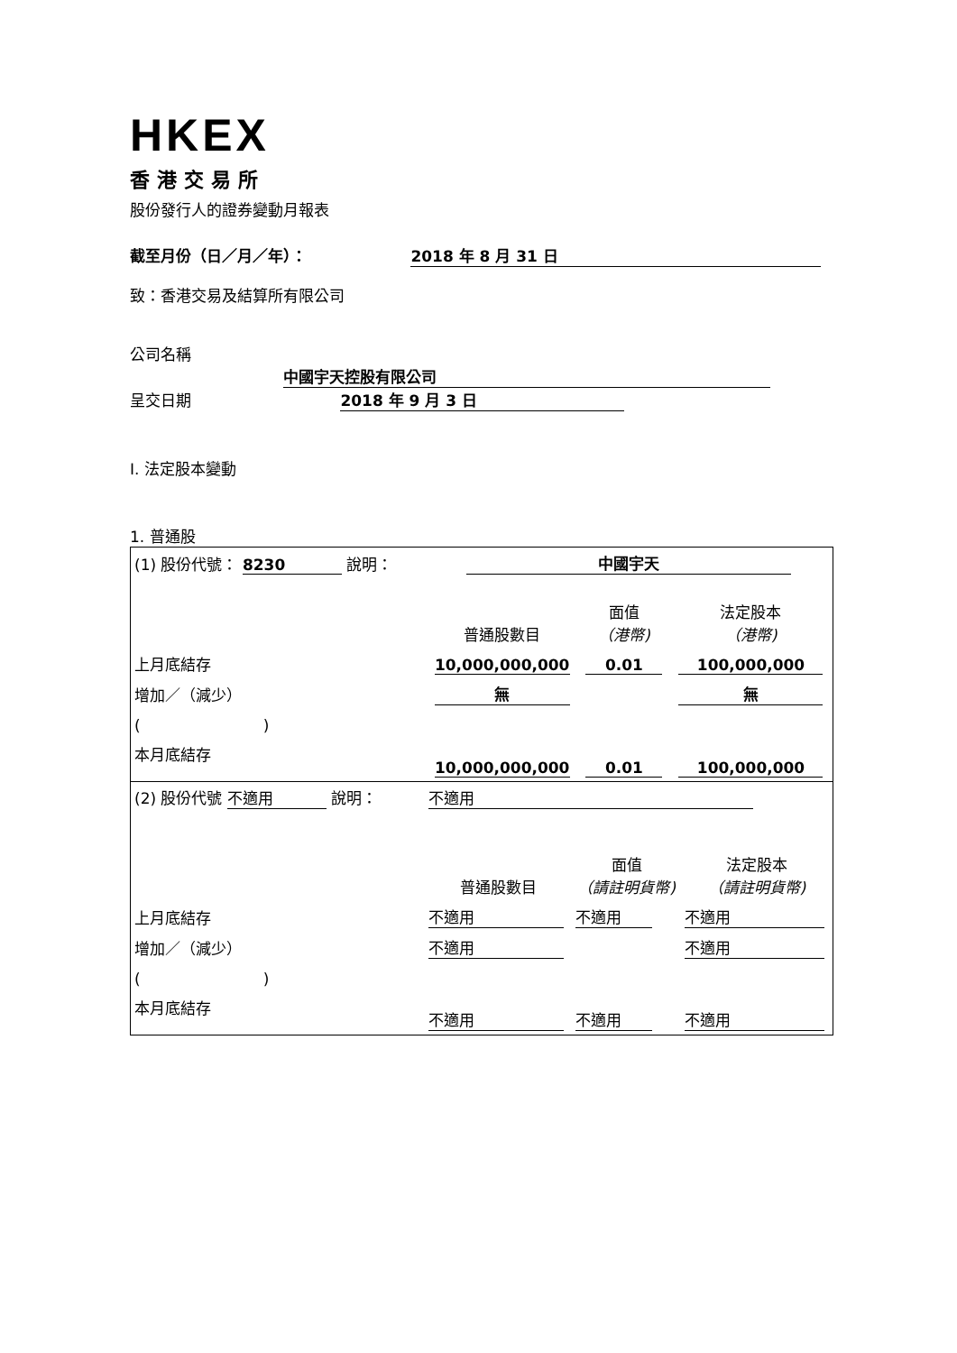HKEX
香港交易所
股份發行人的證券變動月報表
截至月份（日／月／年）： 2018 年 8 月 31 日
致：香港交易及結算所有限公司
公司名稱 中國宇天控股有限公司
呈交日期 2018 年 9 月 3 日
I. 法定股本變動
1. 普通股
| (1) 股份代號： 8230 說明： | | 中國宇天 | | |
| | | 普通股數目 | 面值 （港幣) | 法定股本 （港幣) |
| 上月底結存 | | 10,000,000,000 | 0.01 | 100,000,000 |
| 增加／（減少） | | 無 | | 無 |
| ( ) | | | | |
| 本月底結存 | | 10,000,000,000 | 0.01 | 100,000,000 |
| (2) 股份代號 不適用 說明： | | 不適用 | | |
| | | 普通股數目 | 面值 （請註明貨幣) | 法定股本 （請註明貨幣) |
| 上月底結存 | | 不適用 | 不適用 | 不適用 |
| 增加／（減少） | | 不適用 | | 不適用 |
| ( ) | | | | |
| 本月底結存 | | 不適用 | 不適用 | 不適用 |